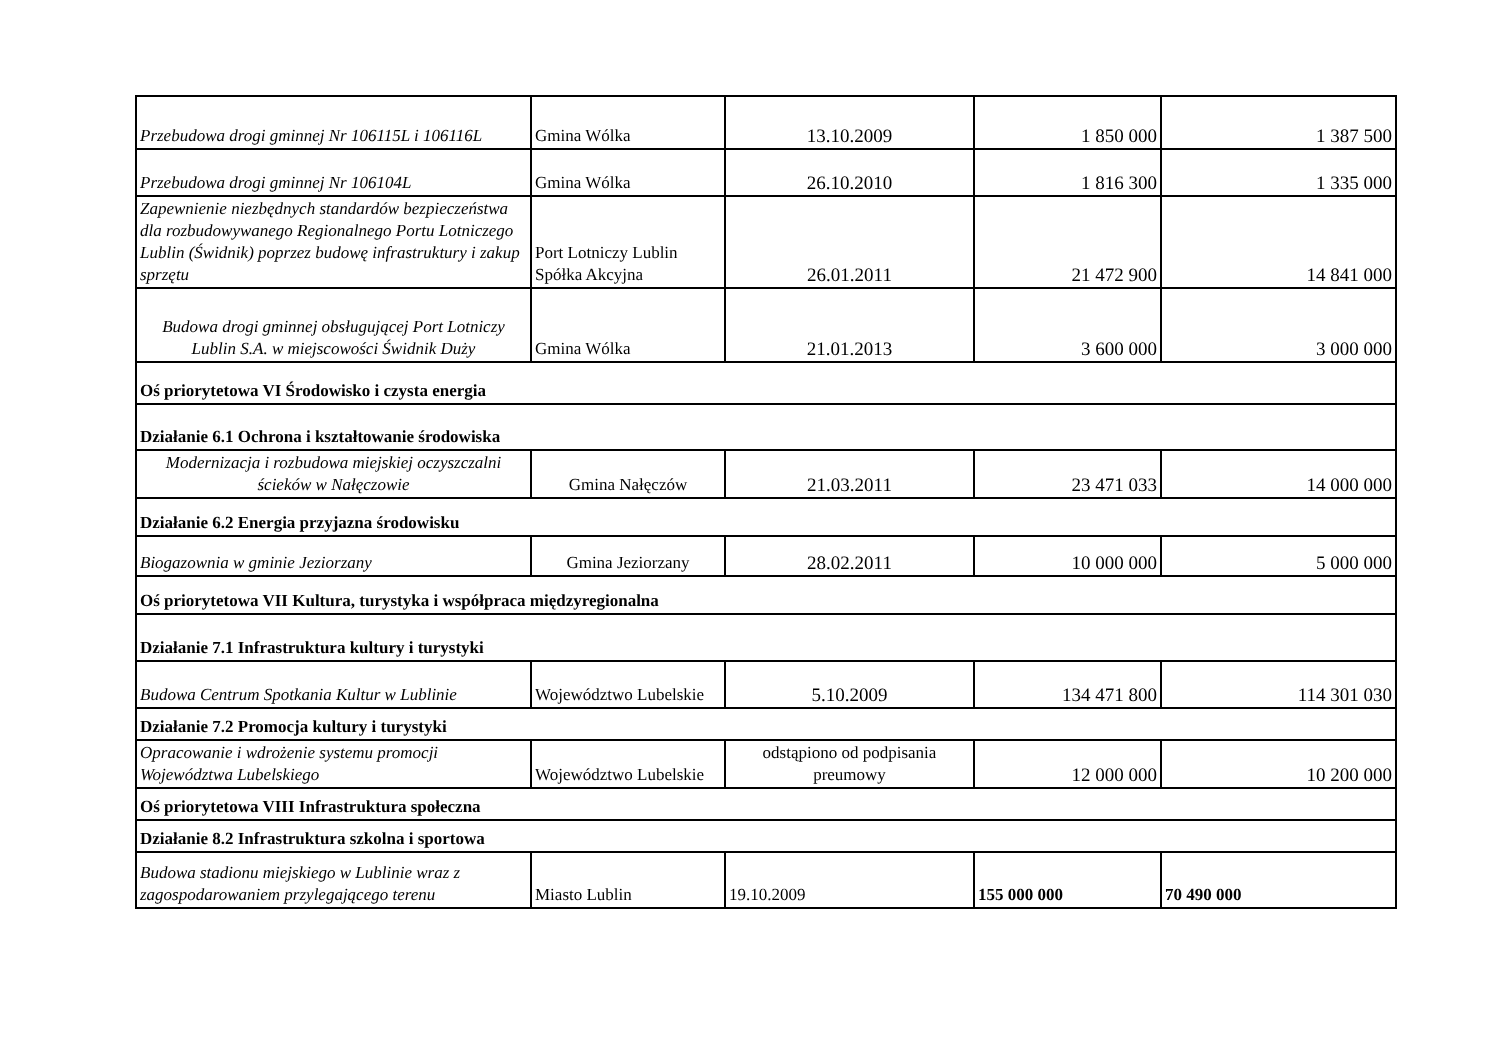| Przebudowa drogi gminnej Nr 106115L i 106116L | Gmina Wólka | 13.10.2009 | 1 850 000 | 1 387 500 |
| Przebudowa drogi gminnej Nr 106104L | Gmina Wólka | 26.10.2010 | 1 816 300 | 1 335 000 |
| Zapewnienie niezbędnych standardów bezpieczeństwa dla rozbudowywanego Regionalnego Portu Lotniczego Lublin (Świdnik) poprzez budowę infrastruktury i zakup sprzętu | Port Lotniczy Lublin Spółka Akcyjna | 26.01.2011 | 21 472 900 | 14 841 000 |
| Budowa drogi gminnej obsługującej Port Lotniczy Lublin S.A. w miejscowości Świdnik Duży | Gmina Wólka | 21.01.2013 | 3 600 000 | 3 000 000 |
| Oś priorytetowa VI Środowisko i czysta energia | | | | |
| Działanie 6.1 Ochrona i kształtowanie środowiska | | | | |
| Modernizacja i rozbudowa miejskiej oczyszczalni ścieków w Nałęczowie | Gmina Nałęczów | 21.03.2011 | 23 471 033 | 14 000 000 |
| Działanie 6.2 Energia przyjazna środowisku | | | | |
| Biogazownia w gminie Jeziorzany | Gmina Jeziorzany | 28.02.2011 | 10 000 000 | 5 000 000 |
| Oś priorytetowa VII Kultura, turystyka i współpraca międzyregionalna | | | | |
| Działanie 7.1 Infrastruktura kultury i turystyki | | | | |
| Budowa Centrum Spotkania Kultur w Lublinie | Województwo Lubelskie | 5.10.2009 | 134 471 800 | 114 301 030 |
| Działanie 7.2 Promocja kultury i turystyki | | | | |
| Opracowanie i wdrożenie systemu promocji Województwa Lubelskiego | Województwo Lubelskie | odstąpiono od podpisania preumowy | 12 000 000 | 10 200 000 |
| Oś priorytetowa VIII Infrastruktura społeczna | | | | |
| Działanie 8.2 Infrastruktura szkolna i sportowa | | | | |
| Budowa stadionu miejskiego w Lublinie wraz z zagospodarowaniem przylegającego terenu | Miasto Lublin | 19.10.2009 | 155 000 000 | 70 490 000 |